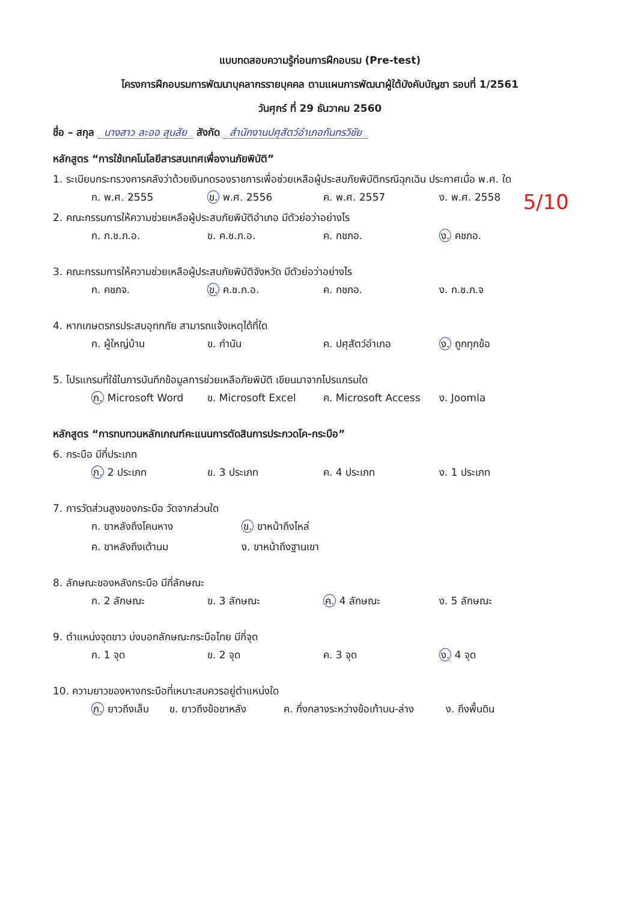แบบทดสอบความรู้ก่อนการฝึกอบรม (Pre-test)
โครงการฝึกอบรมการพัฒนาบุคลากรรายบุคคล ตามแผนการพัฒนาผู้ใต้บังคับบัญชา รอบที่ 1/2561
วันศุกร์ ที่ 29 ธันวาคม 2560
ชื่อ – สกุล นางสาว ละออ สุนสัย สังกัด สำนักงานปศุสัตว์อำเภอกันทรวิชัย
หลักสูตร “การใช้เทคโนโลยีสารสนเทศเพื่องานภัยพิบัติ”
1. ระเบียบกระทรวงการคลังว่าด้วยเงินทดรองราชการเพื่อช่วยเหลือผู้ประสบภัยพิบัติกรณีฉุกเฉิน ประกาศเมื่อ พ.ศ. ใด
ก. พ.ศ. 2555 ข. พ.ศ. 2556 ค. พ.ศ. 2557 ง. พ.ศ. 2558
5/10
2. คณะกรรมการให้ความช่วยเหลือผู้ประสบภัยพิบัติอำเภอ มีตัวย่อว่าอย่างไร
ก. ก.ช.ภ.อ. ข. ค.ช.ภ.อ. ค. กชภอ. ง. คชภอ.
3. คณะกรรมการให้ความช่วยเหลือผู้ประสบภัยพิบัติจังหวัด มีตัวย่อว่าอย่างไร
ก. คชภจ. ข. ค.ช.ภ.อ. ค. กชภอ. ง. ก.ช.ภ.จ
4. หากเกษตรกรประสบอุทกภัย สามารถแจ้งเหตุได้ที่ใด
ก. ผู้ใหญ่บ้าน ข. กำนัน ค. ปศุสัตว์อำเภอ ง. ถูกทุกข้อ
5. โปรแกรมที่ใช้ในการบันทึกข้อมูลการช่วยเหลือภัยพิบัติ เขียนมาจากโปรแกรมใด
ก. Microsoft Word ข. Microsoft Excel ค. Microsoft Access ง. Joomla
หลักสูตร “การทบทวนหลักเกณฑ์คะแนนการตัดสินการประกวดโค-กระบือ”
6. กระบือ มีกี่ประเภท
ก. 2 ประเภท ข. 3 ประเภท ค. 4 ประเภท ง. 1 ประเภท
7. การวัดส่วนสูงของกระบือ วัดจากส่วนใด
ก. ขาหลังถึงโคนหาง ข. ขาหน้าถึงไหล่
ค. ขาหลังถึงเต้านม ง. ขาหน้าถึงฐานเขา
8. ลักษณะของหลังกระบือ มีกี่ลักษณะ
ก. 2 ลักษณะ ข. 3 ลักษณะ ค. 4 ลักษณะ ง. 5 ลักษณะ
9. ตำแหน่งจุดขาว บ่งบอกลักษณะกระบือไทย มีกี่จุด
ก. 1 จุด ข. 2 จุด ค. 3 จุด ง. 4 จุด
10. ความยาวของหางกระบือที่เหมาะสมควรอยู่ตำแหน่งใด
ก. ยาวถึงเล็บ ข. ยาวถึงข้อขาหลัง ค. กึ่งกลางระหว่างข้อเท้าบน-ล่าง ง. ถึงพื้นดิน